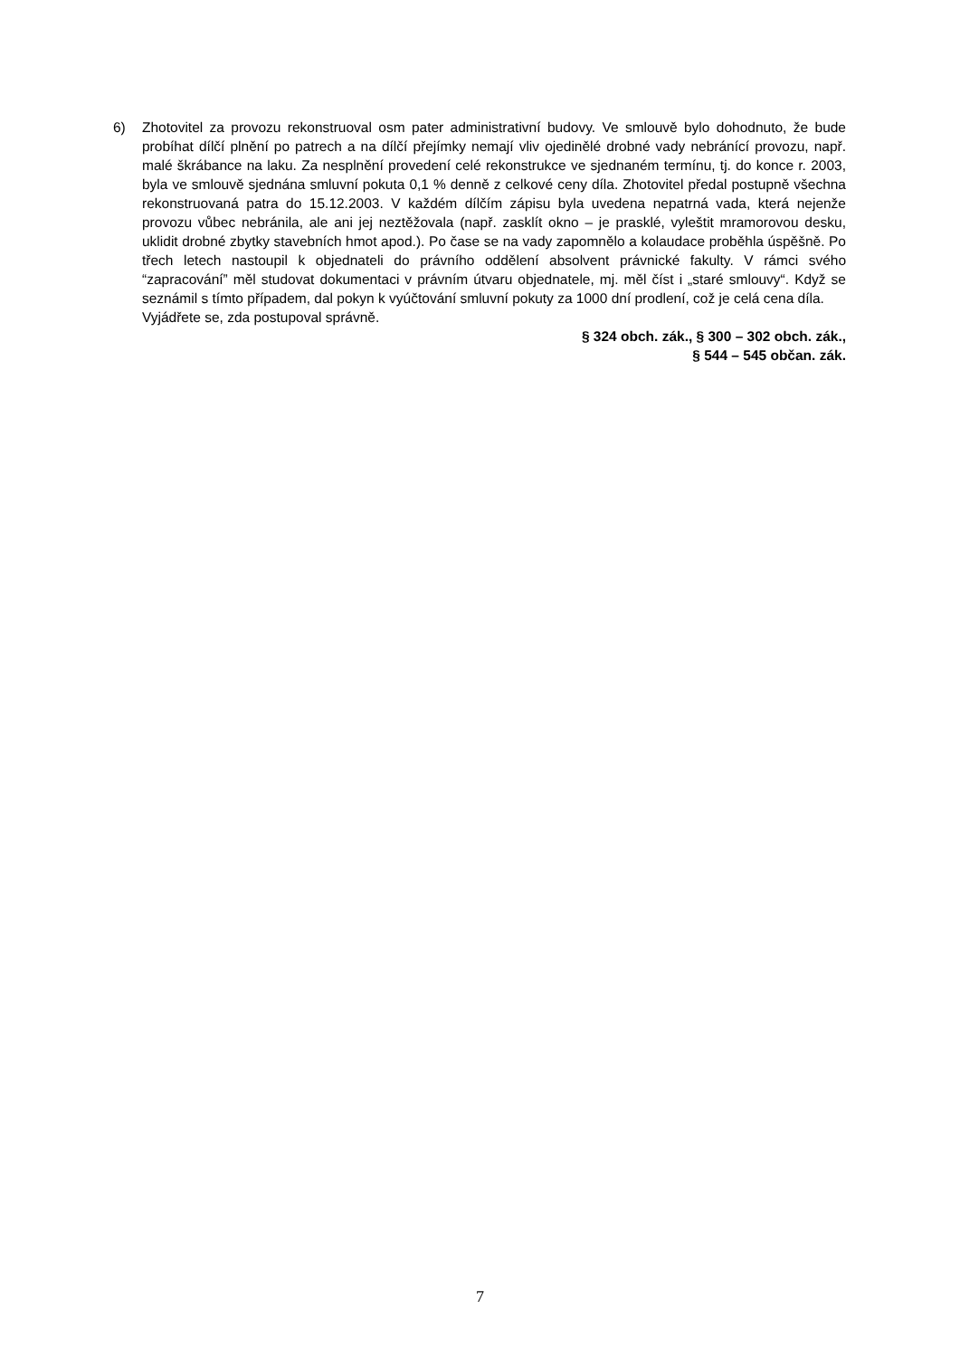6) Zhotovitel za provozu rekonstruoval osm pater administrativní budovy. Ve smlouvě bylo dohodnuto, že bude probíhat dílčí plnění po patrech a na dílčí přejímky nemají vliv ojedinělé drobné vady nebránící provozu, např. malé škrábance na laku. Za nesplnění provedení celé rekonstrukce ve sjednaném termínu, tj. do konce r. 2003, byla ve smlouvě sjednána smluvní pokuta 0,1 % denně z celkové ceny díla. Zhotovitel předal postupně všechna rekonstruovaná patra do 15.12.2003. V každém dílčím zápisu byla uvedena nepatrná vada, která nejenže provozu vůbec nebránila, ale ani jej neztěžovala (např. zasklít okno – je prasklé, vyleštit mramorovou desku, uklidit drobné zbytky stavebních hmot apod.). Po čase se na vady zapomnělo a kolaudace proběhla úspěšně. Po třech letech nastoupil k objednateli do právního oddělení absolvent právnické fakulty. V rámci svého “zapracování” měl studovat dokumentaci v právním útvaru objednatele, mj. měl číst i „staré smlouvy“. Když se seznámil s tímto případem, dal pokyn k vyúčtování smluvní pokuty za 1000 dní prodlení, což je celá cena díla.
Vyjádřete se, zda postupoval správně.
§ 324 obch. zák., § 300 – 302 obch. zák.,
§ 544 – 545 občan. zák.
7